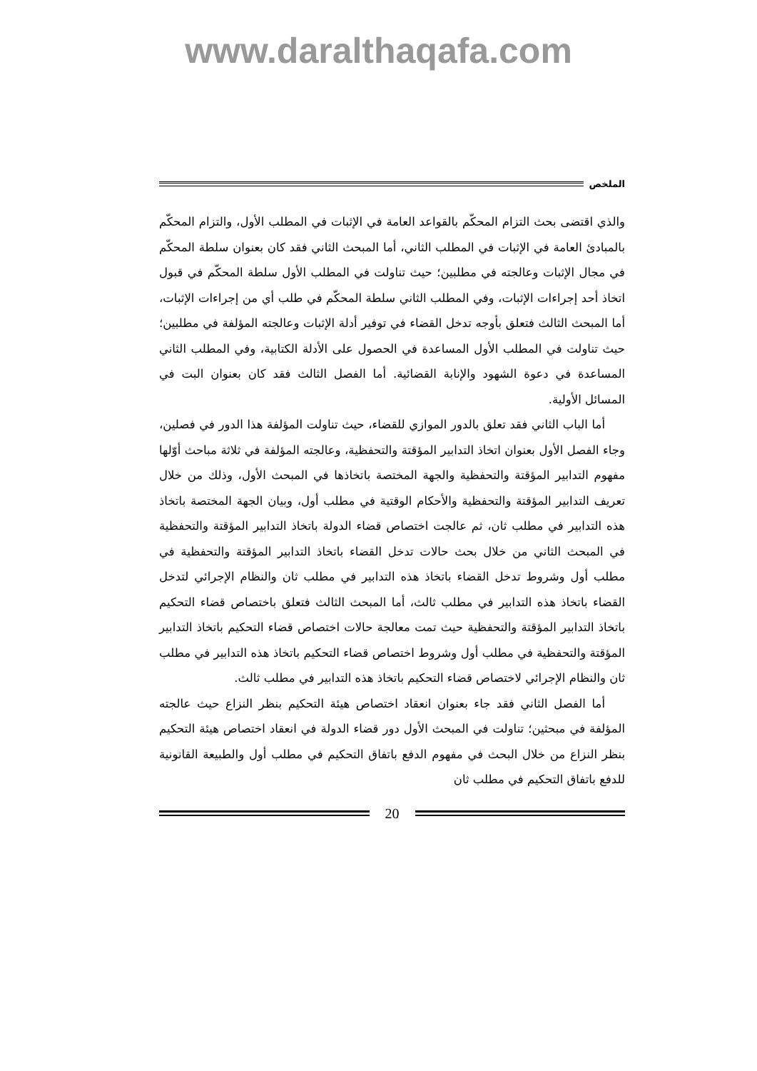www.daralthaqafa.com
الملخص
والذي اقتضى بحث التزام المحكّم بالقواعد العامة في الإثبات في المطلب الأول، والتزام المحكّم بالمبادئ العامة في الإثبات في المطلب الثاني، أما المبحث الثاني فقد كان بعنوان سلطة المحكّم في مجال الإثبات وعالجته في مطلبين؛ حيث تناولت في المطلب الأول سلطة المحكّم في قبول اتخاذ أحد إجراءات الإثبات، وفي المطلب الثاني سلطة المحكّم في طلب أي من إجراءات الإثبات، أما المبحث الثالث فتعلق بأوجه تدخل القضاء في توفير أدلة الإثبات وعالجته المؤلفة في مطلبين؛ حيث تناولت في المطلب الأول المساعدة في الحصول على الأدلة الكتابية، وفي المطلب الثاني المساعدة في دعوة الشهود والإنابة القضائية. أما الفصل الثالث فقد كان بعنوان البت في المسائل الأولية.
أما الباب الثاني فقد تعلق بالدور الموازي للقضاء، حيث تناولت المؤلفة هذا الدور في فصلين، وجاء الفصل الأول بعنوان اتخاذ التدابير المؤقتة والتحفظية، وعالجته المؤلفة في ثلاثة مباحث أوّلها مفهوم التدابير المؤقتة والتحفظية والجهة المختصة باتخاذها في المبحث الأول، وذلك من خلال تعريف التدابير المؤقتة والتحفظية والأحكام الوقتية في مطلب أول، وبيان الجهة المختصة باتخاذ هذه التدابير في مطلب ثان، ثم عالجت اختصاص قضاء الدولة باتخاذ التدابير المؤقتة والتحفظية في المبحث الثاني من خلال بحث حالات تدخل القضاء باتخاذ التدابير المؤقتة والتحفظية في مطلب أول وشروط تدخل القضاء باتخاذ هذه التدابير في مطلب ثان والنظام الإجرائي لتدخل القضاء باتخاذ هذه التدابير في مطلب ثالث، أما المبحث الثالث فتعلق باختصاص قضاء التحكيم باتخاذ التدابير المؤقتة والتحفظية حيث تمت معالجة حالات اختصاص قضاء التحكيم باتخاذ التدابير المؤقتة والتحفظية في مطلب أول وشروط اختصاص قضاء التحكيم باتخاذ هذه التدابير في مطلب ثان والنظام الإجرائي لاختصاص قضاء التحكيم باتخاذ هذه التدابير في مطلب ثالث.
أما الفصل الثاني فقد جاء بعنوان انعقاد اختصاص هيئة التحكيم بنظر النزاع حيث عالجته المؤلفة في مبحثين؛ تناولت في المبحث الأول دور قضاء الدولة في انعقاد اختصاص هيئة التحكيم بنظر النزاع من خلال البحث في مفهوم الدفع باتفاق التحكيم في مطلب أول والطبيعة القانونية للدفع باتفاق التحكيم في مطلب ثان
20